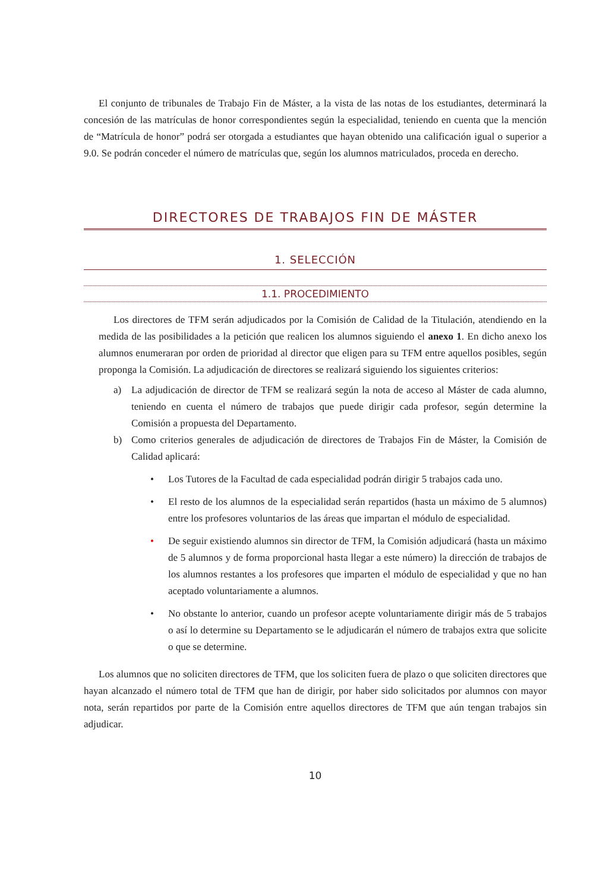El conjunto de tribunales de Trabajo Fin de Máster, a la vista de las notas de los estudiantes, determinará la concesión de las matrículas de honor correspondientes según la especialidad, teniendo en cuenta que la mención de “Matrícula de honor” podrá ser otorgada a estudiantes que hayan obtenido una calificación igual o superior a 9.0. Se podrán conceder el número de matrículas que, según los alumnos matriculados, proceda en derecho.
DIRECTORES DE TRABAJOS FIN DE MÁSTER
1. SELECCIÓN
1.1. PROCEDIMIENTO
Los directores de TFM serán adjudicados por la Comisión de Calidad de la Titulación, atendiendo en la medida de las posibilidades a la petición que realicen los alumnos siguiendo el anexo 1. En dicho anexo los alumnos enumeraran por orden de prioridad al director que eligen para su TFM entre aquellos posibles, según proponga la Comisión. La adjudicación de directores se realizará siguiendo los siguientes criterios:
a) La adjudicación de director de TFM se realizará según la nota de acceso al Máster de cada alumno, teniendo en cuenta el número de trabajos que puede dirigir cada profesor, según determine la Comisión a propuesta del Departamento.
b) Como criterios generales de adjudicación de directores de Trabajos Fin de Máster, la Comisión de Calidad aplicará:
• Los Tutores de la Facultad de cada especialidad podrán dirigir 5 trabajos cada uno.
• El resto de los alumnos de la especialidad serán repartidos (hasta un máximo de 5 alumnos) entre los profesores voluntarios de las áreas que impartan el módulo de especialidad.
• De seguir existiendo alumnos sin director de TFM, la Comisión adjudicará (hasta un máximo de 5 alumnos y de forma proporcional hasta llegar a este número) la dirección de trabajos de los alumnos restantes a los profesores que imparten el módulo de especialidad y que no han aceptado voluntariamente a alumnos.
• No obstante lo anterior, cuando un profesor acepte voluntariamente dirigir más de 5 trabajos o así lo determine su Departamento se le adjudicarán el número de trabajos extra que solicite o que se determine.
Los alumnos que no soliciten directores de TFM, que los soliciten fuera de plazo o que soliciten directores que hayan alcanzado el número total de TFM que han de dirigir, por haber sido solicitados por alumnos con mayor nota, serán repartidos por parte de la Comisión entre aquellos directores de TFM que aún tengan trabajos sin adjudicar.
10